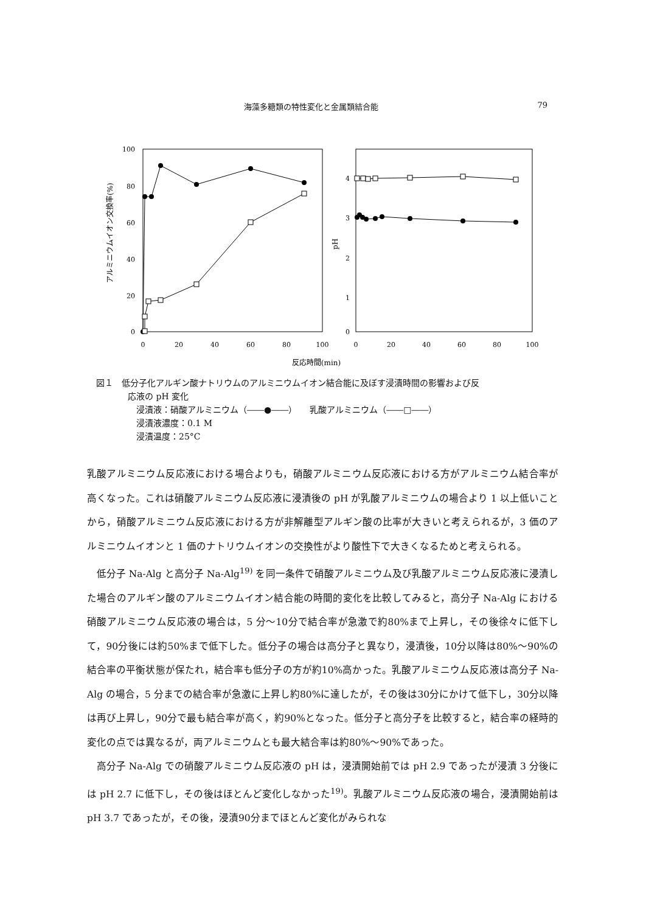海藻多糖類の特性変化と金属類結合能 79
100
80
60
40
20
0
アルミニウムイオン交換率(%)
0
20
40
60
80
100
4
3
2
1
0
pH
0
20
40
60
80
100
反応時間(min)
図１　低分子化アルギン酸ナトリウムのアルミニウムイオン結合能に及ぼす浸漬時間の影響および反
応液の pH 変化
浸漬液：硝酸アルミニウム（――●――）　　乳酸アルミニウム（――□――）
浸漬液濃度：0.1 M
浸漬温度：25°C
乳酸アルミニウム反応液における場合よりも，硝酸アルミニウム反応液における方がアルミニウム結合率が高くなった。これは硝酸アルミニウム反応液に浸漬後の pH が乳酸アルミニウムの場合より 1 以上低いことから，硝酸アルミニウム反応液における方が非解離型アルギン酸の比率が大きいと考えられるが，3 価のアルミニウムイオンと 1 価のナトリウムイオンの交換性がより酸性下で大きくなるためと考えられる。
低分子 Na-Alg と高分子 Na-Alg<sup>19)</sup> を同一条件で硝酸アルミニウム及び乳酸アルミニウム反応液に浸漬した場合のアルギン酸のアルミニウムイオン結合能の時間的変化を比較してみると，高分子 Na-Alg における硝酸アルミニウム反応液の場合は，5 分～10分で結合率が急激で約80%まで上昇し，その後徐々に低下して，90分後には約50%まで低下した。低分子の場合は高分子と異なり，浸漬後，10分以降は80%～90%の結合率の平衡状態が保たれ，結合率も低分子の方が約10%高かった。乳酸アルミニウム反応液は高分子 Na-Alg の場合，5 分までの結合率が急激に上昇し約80%に達したが，その後は30分にかけて低下し，30分以降は再び上昇し，90分で最も結合率が高く，約90%となった。低分子と高分子を比較すると，結合率の経時的変化の点では異なるが，両アルミニウムとも最大結合率は約80%～90%であった。
高分子 Na-Alg での硝酸アルミニウム反応液の pH は，浸漬開始前では pH 2.9 であったが浸漬 3 分後には pH 2.7 に低下し，その後はほとんど変化しなかった<sup>19)</sup>。乳酸アルミニウム反応液の場合，浸漬開始前は pH 3.7 であったが，その後，浸漬90分までほとんど変化がみられな